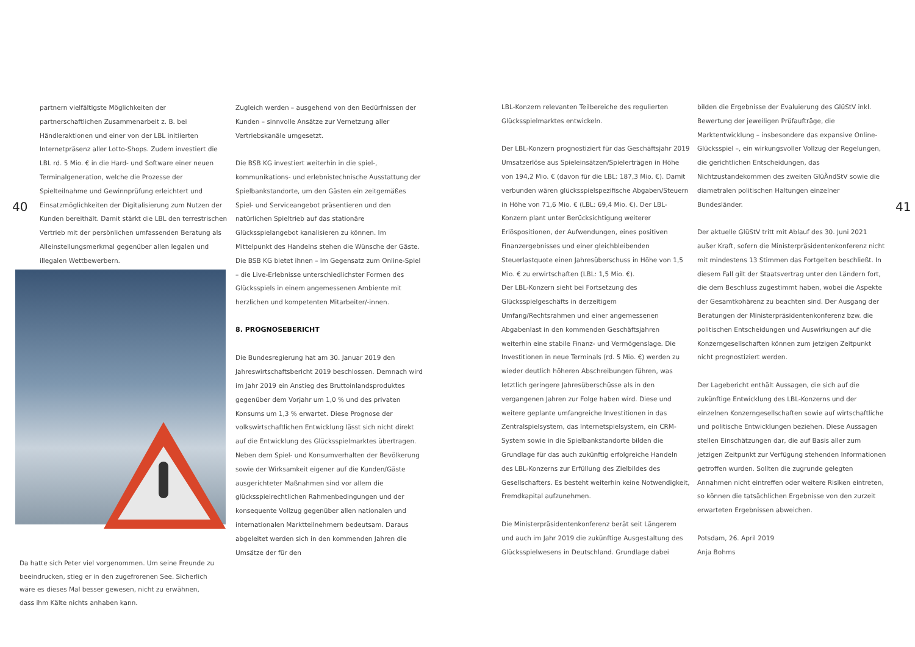40
partnern vielfältigste Möglichkeiten der partnerschaftlichen Zusammenarbeit z. B. bei Händleraktionen und einer von der LBL initiierten Internetpräsenz aller Lotto-Shops. Zudem investiert die LBL rd. 5 Mio. € in die Hard- und Software einer neuen Terminalgeneration, welche die Prozesse der Spielteilnahme und Gewinnprüfung erleichtert und Einsatzmöglichkeiten der Digitalisierung zum Nutzen der Kunden bereithält. Damit stärkt die LBL den terrestrischen Vertrieb mit der persönlichen umfassenden Beratung als Alleinstellungsmerkmal gegenüber allen legalen und illegalen Wettbewerbern.
Da hatte sich Peter viel vorgenommen. Um seine Freunde zu beeindrucken, stieg er in den zugefrorenen See. Sicherlich wäre es dieses Mal besser gewesen, nicht zu erwähnen, dass ihm Kälte nichts anhaben kann.
Zugleich werden – ausgehend von den Bedürfnissen der Kunden – sinnvolle Ansätze zur Vernetzung aller Vertriebskanäle umgesetzt.
Die BSB KG investiert weiterhin in die spiel-, kommunikations- und erlebnistechnische Ausstattung der Spielbankstandorte, um den Gästen ein zeitgemäßes Spiel- und Serviceangebot präsentieren und den natürlichen Spieltrieb auf das stationäre Glücksspielangebot kanalisieren zu können. Im Mittelpunkt des Handelns stehen die Wünsche der Gäste. Die BSB KG bietet ihnen – im Gegensatz zum Online-Spiel – die Live-Erlebnisse unterschiedlichster Formen des Glücksspiels in einem angemessenen Ambiente mit herzlichen und kompetenten Mitarbeiter/-innen.
8. PROGNOSEBERICHT
Die Bundesregierung hat am 30. Januar 2019 den Jahreswirtschaftsbericht 2019 beschlossen. Demnach wird im Jahr 2019 ein Anstieg des Bruttoinlandsproduktes gegenüber dem Vorjahr um 1,0 % und des privaten Konsums um 1,3 % erwartet. Diese Prognose der volkswirtschaftlichen Entwicklung lässt sich nicht direkt auf die Entwicklung des Glücksspielmarktes übertragen. Neben dem Spiel- und Konsumverhalten der Bevölkerung sowie der Wirksamkeit eigener auf die Kunden/Gäste ausgerichteter Maßnahmen sind vor allem die glücksspielrechtlichen Rahmenbedingungen und der konsequente Vollzug gegenüber allen nationalen und internationalen Marktteilnehmern bedeutsam. Daraus abgeleitet werden sich in den kommenden Jahren die Umsätze der für den
LBL-Konzern relevanten Teilbereiche des regulierten Glücksspielmarktes entwickeln.
Der LBL-Konzern prognostiziert für das Geschäftsjahr 2019 Umsatzerlöse aus Spieleinsätzen/Spielerträgen in Höhe von 194,2 Mio. € (davon für die LBL: 187,3 Mio. €). Damit verbunden wären glücksspielspezifische Abgaben/Steuern in Höhe von 71,6 Mio. € (LBL: 69,4 Mio. €). Der LBL-Konzern plant unter Berücksichtigung weiterer Erlöspositionen, der Aufwendungen, eines positiven Finanzergebnisses und einer gleichbleibenden Steuerlastquote einen Jahresüberschuss in Höhe von 1,5 Mio. € zu erwirtschaften (LBL: 1,5 Mio. €).
Der LBL-Konzern sieht bei Fortsetzung des Glücksspielgeschäfts in derzeitigem Umfang/Rechtsrahmen und einer angemessenen Abgabenlast in den kommenden Geschäftsjahren weiterhin eine stabile Finanz- und Vermögenslage. Die Investitionen in neue Terminals (rd. 5 Mio. €) werden zu wieder deutlich höheren Abschreibungen führen, was letztlich geringere Jahresüberschüsse als in den vergangenen Jahren zur Folge haben wird. Diese und weitere geplante umfangreiche Investitionen in das Zentralspielsystem, das Internetspielsystem, ein CRM-System sowie in die Spielbankstandorte bilden die Grundlage für das auch zukünftig erfolgreiche Handeln des LBL-Konzerns zur Erfüllung des Zielbildes des Gesellschafters. Es besteht weiterhin keine Notwendigkeit, Fremdkapital aufzunehmen.
Die Ministerpräsidentenkonferenz berät seit Längerem und auch im Jahr 2019 die zukünftige Ausgestaltung des Glücksspielwesens in Deutschland. Grundlage dabei
bilden die Ergebnisse der Evaluierung des GlüStV inkl. Bewertung der jeweiligen Prüfaufträge, die Marktentwicklung – insbesondere das expansive Online-Glücksspiel –, ein wirkungsvoller Vollzug der Regelungen, die gerichtlichen Entscheidungen, das Nichtzustandekommen des zweiten GlüÄndStV sowie die diametralen politischen Haltungen einzelner Bundesländer.
Der aktuelle GlüStV tritt mit Ablauf des 30. Juni 2021 außer Kraft, sofern die Ministerpräsidentenkonferenz nicht mit mindestens 13 Stimmen das Fortgelten beschließt. In diesem Fall gilt der Staatsvertrag unter den Ländern fort, die dem Beschluss zugestimmt haben, wobei die Aspekte der Gesamtkohärenz zu beachten sind. Der Ausgang der Beratungen der Ministerpräsidentenkonferenz bzw. die politischen Entscheidungen und Auswirkungen auf die Konzerngesellschaften können zum jetzigen Zeitpunkt nicht prognostiziert werden.
Der Lagebericht enthält Aussagen, die sich auf die zukünftige Entwicklung des LBL-Konzerns und der einzelnen Konzerngesellschaften sowie auf wirtschaftliche und politische Entwicklungen beziehen. Diese Aussagen stellen Einschätzungen dar, die auf Basis aller zum jetzigen Zeitpunkt zur Verfügung stehenden Informationen getroffen wurden. Sollten die zugrunde gelegten Annahmen nicht eintreffen oder weitere Risiken eintreten, so können die tatsächlichen Ergebnisse von den zurzeit erwarteten Ergebnissen abweichen.
Potsdam, 26. April 2019
Anja Bohms
41